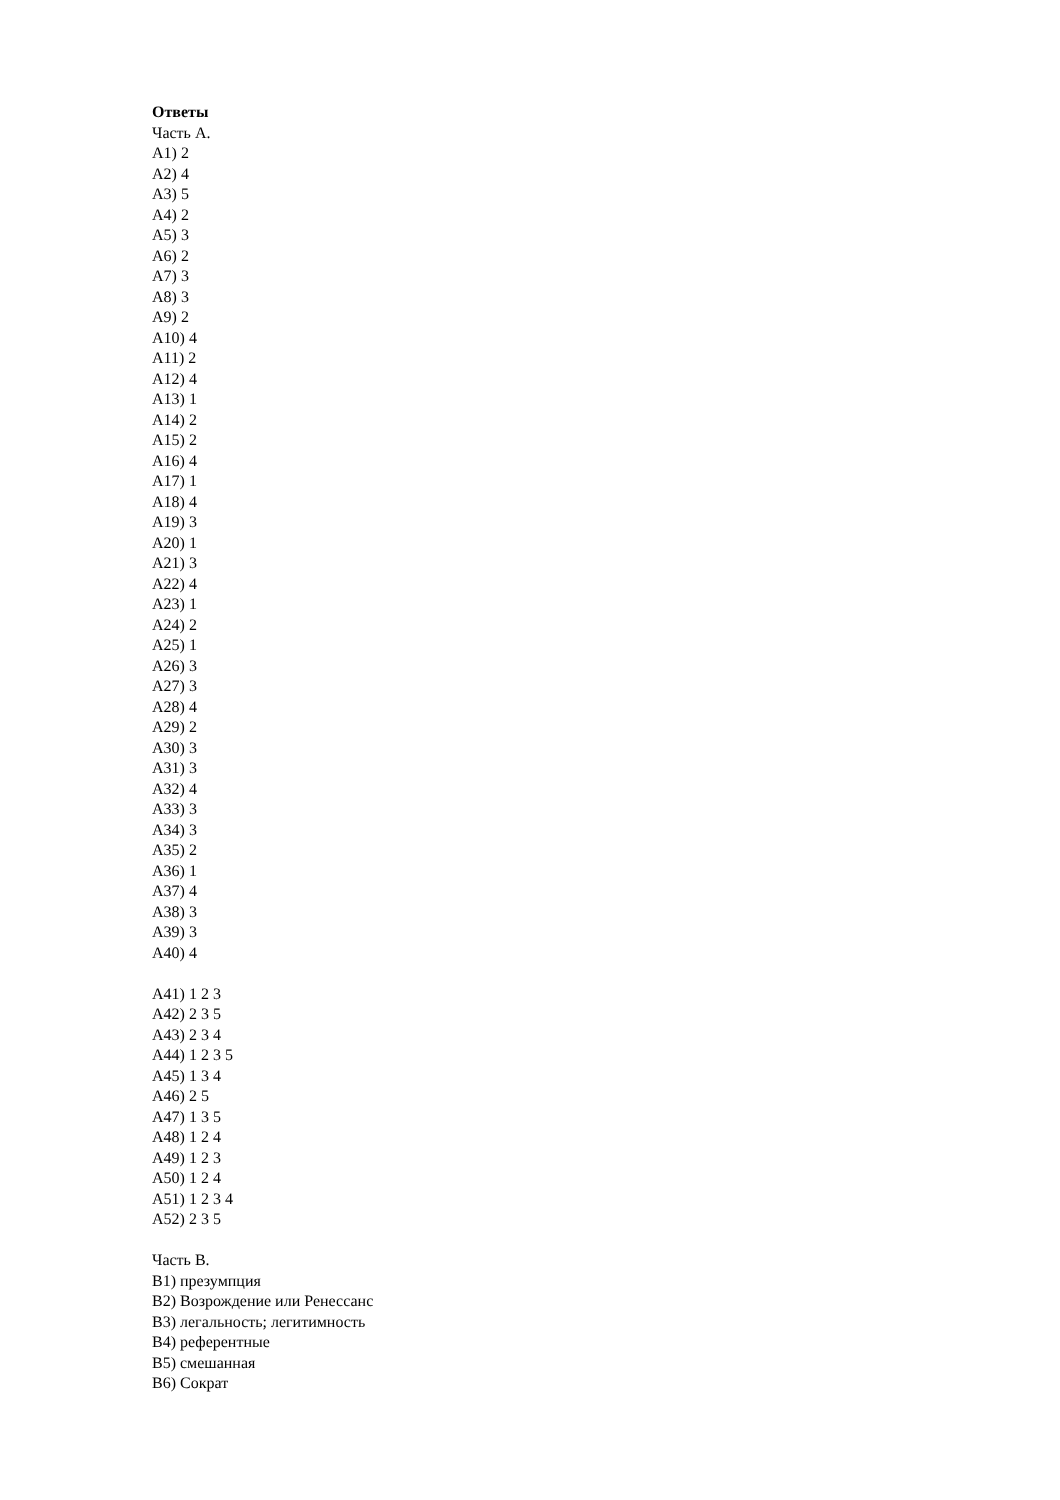Ответы
Часть А.
А1) 2
А2) 4
А3) 5
А4) 2
А5) 3
А6) 2
А7) 3
А8) 3
А9) 2
А10) 4
А11) 2
А12) 4
А13) 1
А14) 2
А15) 2
А16) 4
А17) 1
А18) 4
А19) 3
А20) 1
А21) 3
А22) 4
А23) 1
А24) 2
А25) 1
А26) 3
А27) 3
А28) 4
А29) 2
А30) 3
А31) 3
А32) 4
А33) 3
А34) 3
А35) 2
А36) 1
А37) 4
А38) 3
А39) 3
А40) 4
А41) 1 2 3
А42) 2 3 5
А43) 2 3 4
А44) 1 2 3 5
А45) 1 3 4
А46) 2 5
А47) 1 3 5
А48) 1 2 4
А49) 1 2 3
А50) 1 2 4
А51) 1 2 3 4
А52) 2 3 5
Часть В.
В1) презумпция
В2) Возрождение или Ренессанс
В3) легальность; легитимность
В4) референтные
В5) смешанная
В6) Сократ